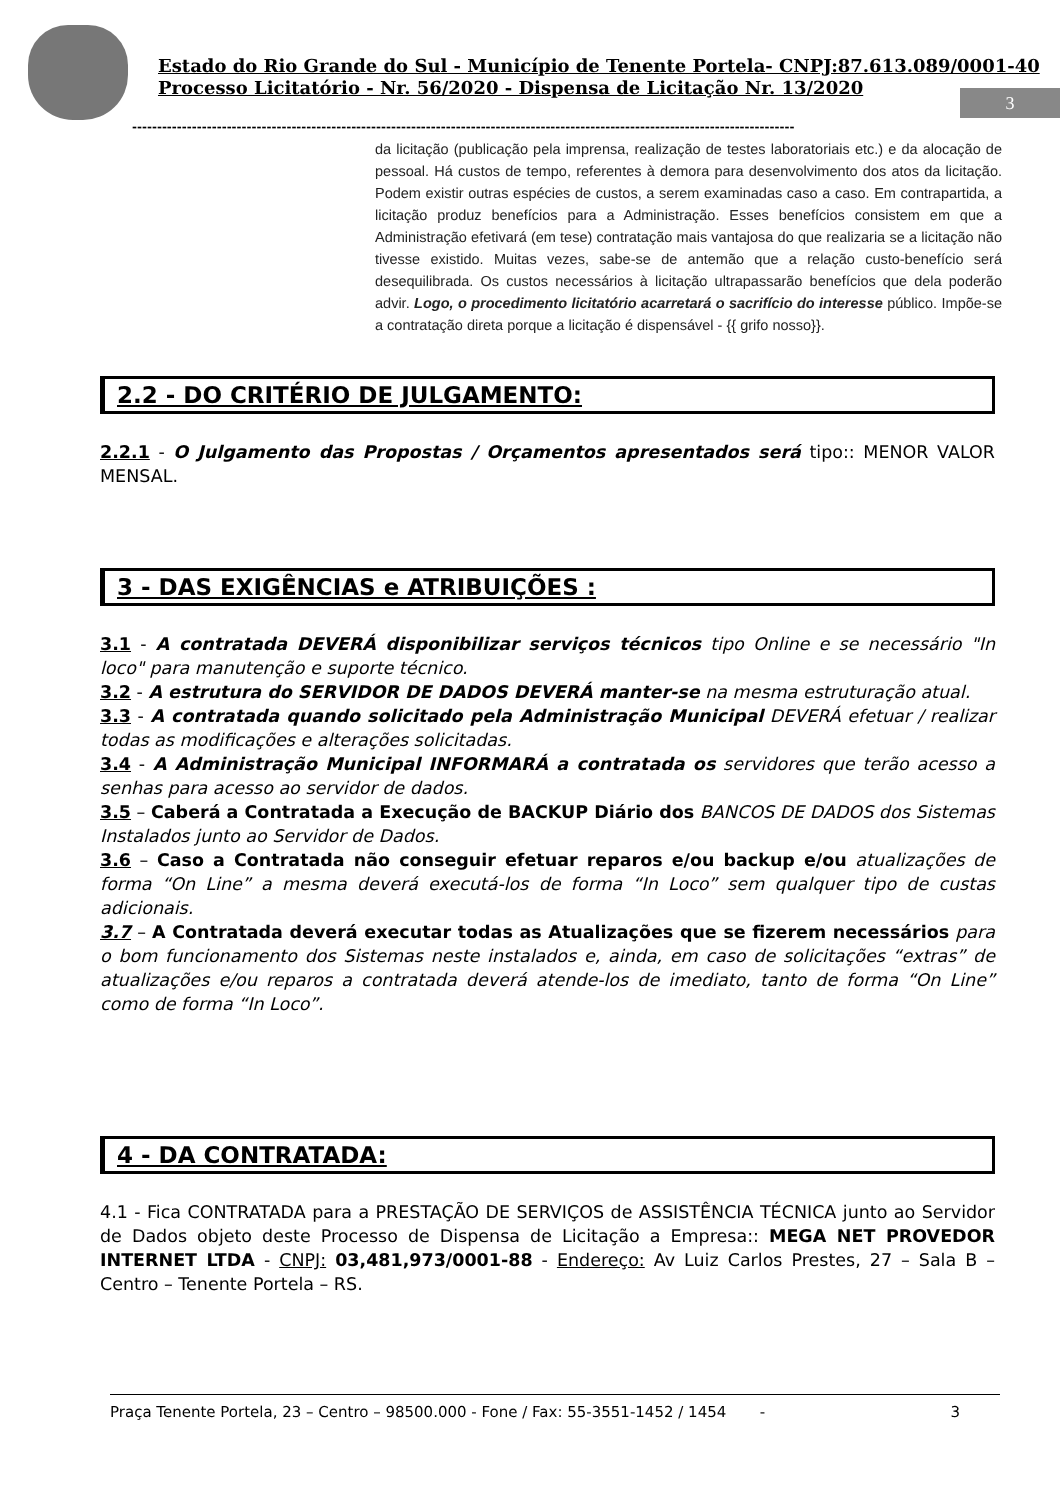Estado do Rio Grande do Sul - Município de Tenente Portela- CNPJ:87.613.089/0001-40
Processo Licitatório - Nr. 56/2020 - Dispensa de Licitação Nr. 13/2020
3
-------------------------------------------------------------------------------------------------------------------------------------
da licitação (publicação pela imprensa, realização de testes laboratoriais etc.) e da alocação de pessoal. Há custos de tempo, referentes à demora para desenvolvimento dos atos da licitação. Podem existir outras espécies de custos, a serem examinadas caso a caso. Em contrapartida, a licitação produz benefícios para a Administração. Esses benefícios consistem em que a Administração efetivará (em tese) contratação mais vantajosa do que realizaria se a licitação não tivesse existido. Muitas vezes, sabe-se de antemão que a relação custo-benefício será desequilibrada. Os custos necessários à licitação ultrapassarão benefícios que dela poderão advir. Logo, o procedimento licitatório acarretará o sacrifício do interesse público. Impõe-se a contratação direta porque a licitação é dispensável - {{ grifo nosso}}.
2.2 - DO CRITÉRIO DE JULGAMENTO:
2.2.1 - O Julgamento das Propostas / Orçamentos apresentados será tipo:: MENOR VALOR MENSAL.
3 - DAS EXIGÊNCIAS e ATRIBUIÇÕES :
3.1 - A contratada DEVERÁ disponibilizar serviços técnicos tipo Online e se necessário "In loco" para manutenção e suporte técnico.
3.2 - A estrutura do SERVIDOR DE DADOS DEVERÁ manter-se na mesma estruturação atual.
3.3 - A contratada quando solicitado pela Administração Municipal DEVERÁ efetuar / realizar todas as modificações e alterações solicitadas.
3.4 - A Administração Municipal INFORMARÁ a contratada os servidores que terão acesso a senhas para acesso ao servidor de dados.
3.5 – Caberá a Contratada a Execução de BACKUP Diário dos BANCOS DE DADOS dos Sistemas Instalados junto ao Servidor de Dados.
3.6 – Caso a Contratada não conseguir efetuar reparos e/ou backup e/ou atualizações de forma “On Line” a mesma deverá executá-los de forma “In Loco” sem qualquer tipo de custas adicionais.
3.7 – A Contratada deverá executar todas as Atualizações que se fizerem necessários para o bom funcionamento dos Sistemas neste instalados e, ainda, em caso de solicitações “extras” de atualizações e/ou reparos a contratada deverá atende-los de imediato, tanto de forma “On Line” como de forma “In Loco”.
4 - DA CONTRATADA:
4.1 - Fica CONTRATADA para a PRESTAÇÃO DE SERVIÇOS de ASSISTÊNCIA TÉCNICA junto ao Servidor de Dados objeto deste Processo de Dispensa de Licitação a Empresa:: MEGA NET PROVEDOR INTERNET LTDA - CNPJ: 03,481,973/0001-88 - Endereço: Av Luiz Carlos Prestes, 27 – Sala B – Centro – Tenente Portela – RS.
Praça Tenente Portela, 23 – Centro – 98500.000 - Fone / Fax: 55-3551-1452 / 1454 - 3